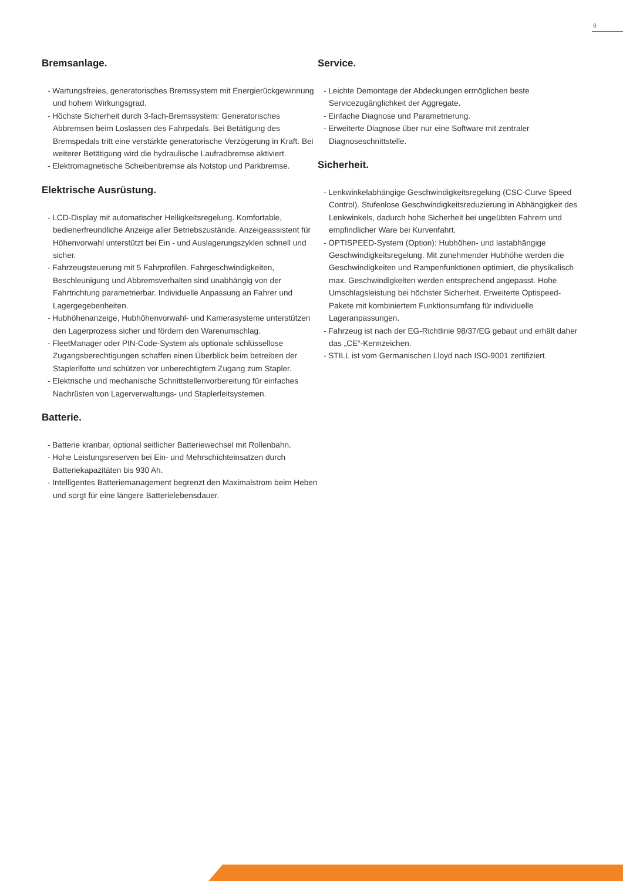9
Bremsanlage.
- Wartungsfreies, generatorisches Bremssystem mit Energie­rückgewinnung und hohem Wirkungsgrad.
- Höchste Sicherheit durch 3-fach-Bremssystem: Generatorisches Abbremsen beim Loslassen des Fahrpedals. Bei Betätigung des Bremspedals tritt eine verstärkte generatorische Verzögerung in Kraft. Bei weiterer Betätigung wird die hydraulische Laufradbremse aktiviert.
- Elektromagnetische Scheibenbremse als Notstop und Parkbremse.
Elektrische Ausrüstung.
- LCD-Display mit automatischer Helligkeitsregelung. Komfor­table, bedienerfreundliche Anzeige aller Betriebszustände. Anzeigeassistent für Höhenvorwahl unterstützt bei Ein - und Auslagerungszyklen schnell und sicher.
- Fahrzeugsteuerung mit 5 Fahrprofilen. Fahrgeschwindigkeiten, Beschleunigung und Abbremsverhalten sind unabhängig von der Fahrtrichtung parametrierbar. Individuelle Anpassung an Fahrer und Lagergegebenheiten.
- Hubhöhenanzeige, Hubhöhenvorwahl- und Kamerasysteme unterstützen den Lagerprozess sicher und fördern den Waren­umschlag.
- FleetManager oder PIN-Code-System als optionale schlüssellose Zugangsberechtigungen schaffen einen Überblick beim betreiben der Staplerlfotte und schützen vor unberechtigtem Zugang zum Stapler.
- Elektrische und mechanische Schnittstellenvorbereitung für einfaches Nachrüsten von Lagerverwaltungs- und Stapler­leitsystemen.
Batterie.
- Batterie kranbar, optional seitlicher Batteriewechsel mit Rollenbahn.
- Hohe Leistungsreserven bei Ein- und Mehrschichteinsatzen durch Batteriekapazitäten bis 930 Ah.
- Intelligentes Batteriemanagement begrenzt den Maximalstrom beim Heben und sorgt für eine längere Batterielebensdauer.
Service.
- Leichte Demontage der Abdeckungen ermöglichen beste Servicezugänglichkeit der Aggregate.
- Einfache Diagnose und Parametrierung.
- Erweiterte Diagnose über nur eine Software mit zentraler Diagnoseschnittstelle.
Sicherheit.
- Lenkwinkelabhängige Geschwindigkeitsregelung (CSC-Curve Speed Control). Stufenlose Geschwindigkeitsreduzierung in Abhängigkeit des Lenkwinkels, dadurch hohe Sicherheit bei ungeübten Fahrern und empfindlicher Ware bei Kurvenfahrt.
- OPTISPEED-System (Option): Hubhöhen- und lastabhängige Geschwindigkeitsregelung. Mit zunehmender Hubhöhe werden die Geschwindigkeiten und Rampenfunktionen optimiert, die physikalisch max. Geschwindigkeiten werden entsprechend angepasst. Hohe Umschlagsleistung bei höchster Sicherheit. Erweiterte Optispeed-Pakete mit kombiniertem Funktionsumfang für individuelle Lageranpassungen.
- Fahrzeug ist nach der EG-Richtlinie 98/37/EG gebaut und erhält daher das „CE“-Kennzeichen.
- STILL ist vom Germanischen Lloyd nach ISO-9001 zertifiziert.